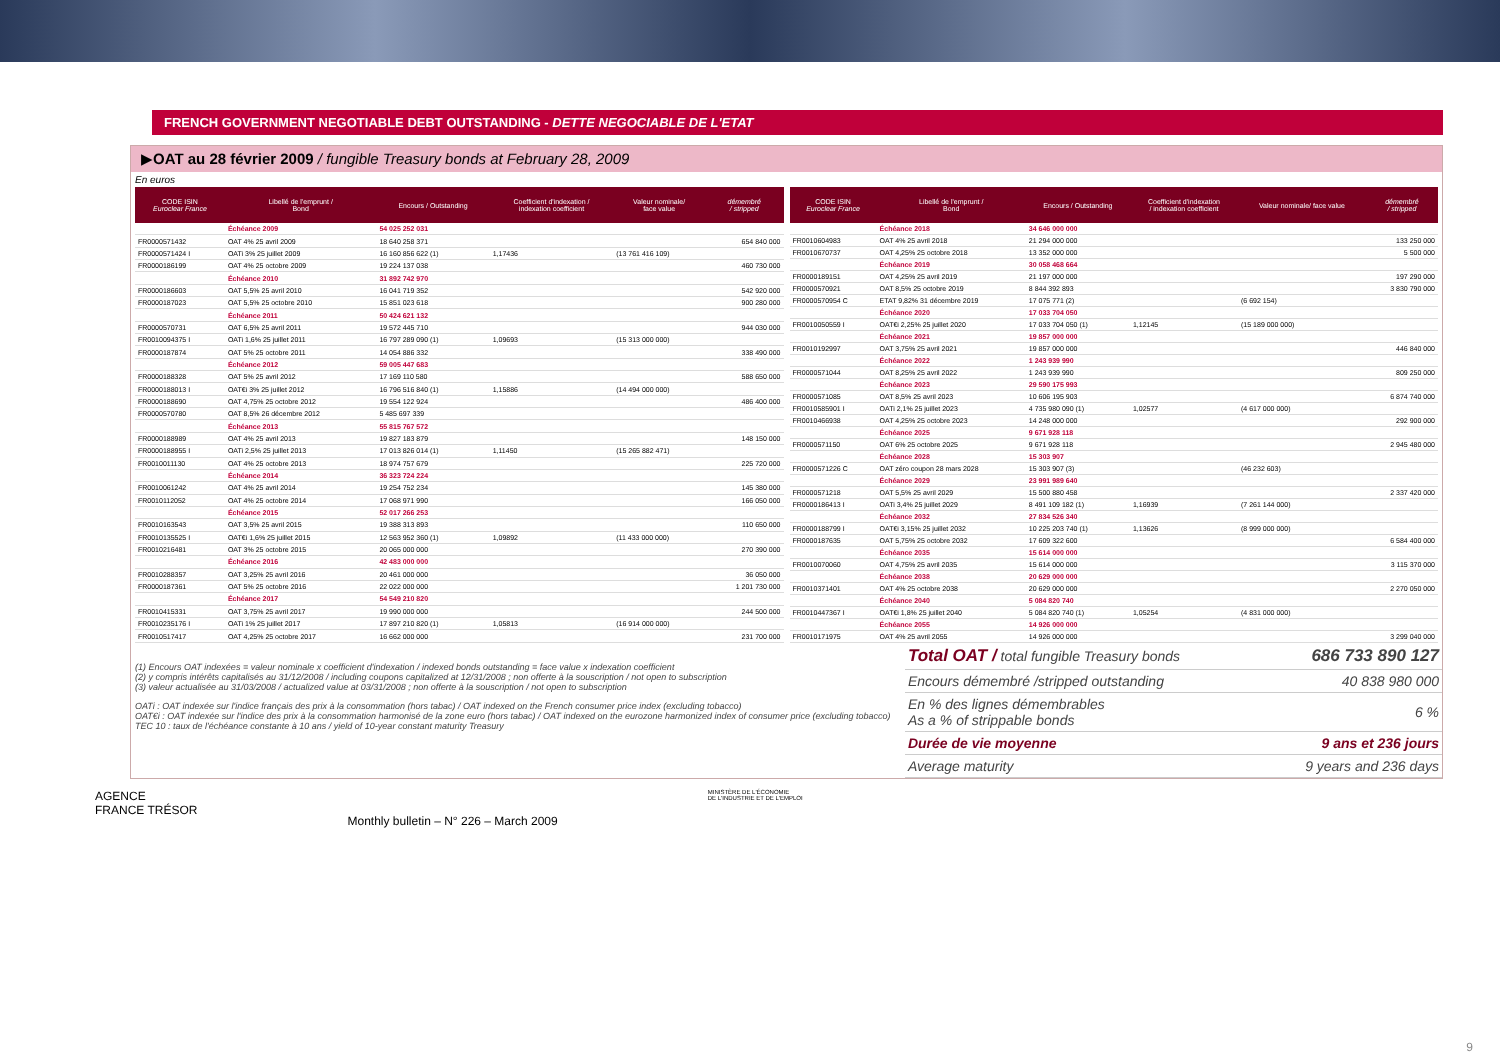FRENCH GOVERNMENT NEGOTIABLE DEBT OUTSTANDING - DETTE NEGOCIABLE DE L'ETAT
▶OAT au 28 février 2009 / fungible Treasury bonds at February 28, 2009
En euros
| CODE ISIN Euroclear France | Libellé de l'emprunt / Bond | Encours / Outstanding | Coefficient d'indexation / indexation coefficient | Valeur nominale/ face value | démembré / stripped |
| --- | --- | --- | --- | --- | --- |
| | Échéance 2009 | 54 025 252 031 | | | |
| FR0000571432 | OAT 4% 25 avril 2009 | 18 640 258 371 | | | 654 840 000 |
| FR0000571424 I | OATi 3% 25 juillet 2009 | 16 160 856 622 (1) | 1,17436 | (13 761 416 109) | |
| FR0000186199 | OAT 4% 25 octobre 2009 | 19 224 137 038 | | | 460 730 000 |
| | Échéance 2010 | 31 892 742 970 | | | |
| FR0000186603 | OAT 5,5% 25 avril 2010 | 16 041 719 352 | | | 542 920 000 |
| FR0000187023 | OAT 5,5% 25 octobre 2010 | 15 851 023 618 | | | 900 280 000 |
| | Échéance 2011 | 50 424 621 132 | | | |
| FR0000570731 | OAT 6,5% 25 avril 2011 | 19 572 445 710 | | | 944 030 000 |
| FR0010094375 I | OATi 1,6% 25 juillet 2011 | 16 797 289 090 (1) | 1,09693 | (15 313 000 000) | |
| FR0000187874 | OAT 5% 25 octobre 2011 | 14 054 886 332 | | | 338 490 000 |
| | Échéance 2012 | 59 005 447 683 | | | |
| FR0000188328 | OAT 5% 25 avril 2012 | 17 169 110 580 | | | 588 650 000 |
| FR0000188013 I | OAT€i 3% 25 juillet 2012 | 16 796 516 840 (1) | 1,15886 | (14 494 000 000) | |
| FR0000188690 | OAT 4,75% 25 octobre 2012 | 19 554 122 924 | | | 486 400 000 |
| FR0000570780 | OAT 8,5% 26 décembre 2012 | 5 485 697 339 | | | |
| | Échéance 2013 | 55 815 767 572 | | | |
| FR0000188989 | OAT 4% 25 avril 2013 | 19 827 183 879 | | | 148 150 000 |
| FR0000188955 I | OATi 2,5% 25 juillet 2013 | 17 013 826 014 (1) | 1,11450 | (15 265 882 471) | |
| FR0010011130 | OAT 4% 25 octobre 2013 | 18 974 757 679 | | | 225 720 000 |
| | Échéance 2014 | 36 323 724 224 | | | |
| FR0010061242 | OAT 4% 25 avril 2014 | 19 254 752 234 | | | 145 380 000 |
| FR0010112052 | OAT 4% 25 octobre 2014 | 17 068 971 990 | | | 166 050 000 |
| | Échéance 2015 | 52 017 266 253 | | | |
| FR0010163543 | OAT 3,5% 25 avril 2015 | 19 388 313 893 | | | 110 650 000 |
| FR0010135525 I | OAT€i 1,6% 25 juillet 2015 | 12 563 952 360 (1) | 1,09892 | (11 433 000 000) | |
| FR0010216481 | OAT 3% 25 octobre 2015 | 20 065 000 000 | | | 270 390 000 |
| | Échéance 2016 | 42 483 000 000 | | | |
| FR0010288357 | OAT 3,25% 25 avril 2016 | 20 461 000 000 | | | 36 050 000 |
| FR0000187361 | OAT 5% 25 octobre 2016 | 22 022 000 000 | | | 1 201 730 000 |
| | Échéance 2017 | 54 549 210 820 | | | |
| FR0010415331 | OAT 3,75% 25 avril 2017 | 19 990 000 000 | | | 244 500 000 |
| FR0010235176 I | OATi 1% 25 juillet 2017 | 17 897 210 820 (1) | 1,05813 | (16 914 000 000) | |
| FR0010517417 | OAT 4,25% 25 octobre 2017 | 16 662 000 000 | | | 231 700 000 |
| CODE ISIN Euroclear France | Libellé de l'emprunt / Bond | Encours / Outstanding | Coefficient d'indexation / indexation coefficient | Valeur nominale/ face value | démembré / stripped |
| --- | --- | --- | --- | --- | --- |
| | Échéance 2018 | 34 646 000 000 | | | |
| FR0010604983 | OAT 4% 25 avril 2018 | 21 294 000 000 | | | 133 250 000 |
| FR0010670737 | OAT 4,25% 25 octobre 2018 | 13 352 000 000 | | | 5 500 000 |
| | Échéance 2019 | 30 058 468 664 | | | |
| FR0000189151 | OAT 4,25% 25 avril 2019 | 21 197 000 000 | | | 197 290 000 |
| FR0000570921 | OAT 8,5% 25 octobre 2019 | 8 844 392 893 | | | 3 830 790 000 |
| FR0000570954 C | ETAT 9,82% 31 décembre 2019 | 17 075 771 (2) | | (6 692 154) | |
| | Échéance 2020 | 17 033 704 050 | | | |
| FR0010050559 I | OAT€i 2,25% 25 juillet 2020 | 17 033 704 050 (1) | 1,12145 | (15 189 000 000) | |
| | Échéance 2021 | 19 857 000 000 | | | |
| FR0010192997 | OAT 3,75% 25 avril 2021 | 19 857 000 000 | | | 446 840 000 |
| | Échéance 2022 | 1 243 939 990 | | | |
| FR0000571044 | OAT 8,25% 25 avril 2022 | 1 243 939 990 | | | 809 250 000 |
| | Échéance 2023 | 29 590 175 993 | | | |
| FR0000571085 | OAT 8,5% 25 avril 2023 | 10 606 195 903 | | | 6 874 740 000 |
| FR0010585901 I | OATi 2,1% 25 juillet 2023 | 4 735 980 090 (1) | 1,02577 | (4 617 000 000) | |
| FR0010466938 | OAT 4,25% 25 octobre 2023 | 14 248 000 000 | | | 292 900 000 |
| | Échéance 2025 | 9 671 928 118 | | | |
| FR0000571150 | OAT 6% 25 octobre 2025 | 9 671 928 118 | | | 2 945 480 000 |
| | Échéance 2028 | 15 303 907 | | | |
| FR0000571226 C | OAT zéro coupon 28 mars 2028 | 15 303 907 (3) | | (46 232 603) | |
| | Échéance 2029 | 23 991 989 640 | | | |
| FR0000571218 | OAT 5,5% 25 avril 2029 | 15 500 880 458 | | | 2 337 420 000 |
| FR0000186413 I | OATi 3,4% 25 juillet 2029 | 8 491 109 182 (1) | 1,16939 | (7 261 144 000) | |
| | Échéance 2032 | 27 834 526 340 | | | |
| FR0000188799 I | OAT€i 3,15% 25 juillet 2032 | 10 225 203 740 (1) | 1,13626 | (8 999 000 000) | |
| FR0000187635 | OAT 5,75% 25 octobre 2032 | 17 609 322 600 | | | 6 584 400 000 |
| | Échéance 2035 | 15 614 000 000 | | | |
| FR0010070060 | OAT 4,75% 25 avril 2035 | 15 614 000 000 | | | 3 115 370 000 |
| | Échéance 2038 | 20 629 000 000 | | | |
| FR0010371401 | OAT 4% 25 octobre 2038 | 20 629 000 000 | | | 2 270 050 000 |
| | Échéance 2040 | 5 084 820 740 | | | |
| FR0010447367 I | OAT€i 1,8% 25 juillet 2040 | 5 084 820 740 (1) | 1,05254 | (4 831 000 000) | |
| | Échéance 2055 | 14 926 000 000 | | | |
| FR0010171975 | OAT 4% 25 avril 2055 | 14 926 000 000 | | | 3 299 040 000 |
(1) Encours OAT indexées = valeur nominale x coefficient d'indexation / indexed bonds outstanding = face value x indexation coefficient
(2) y compris intérêts capitalisés au 31/12/2008 / including coupons capitalized at 12/31/2008 ; non offerte à la souscription / not open to subscription
(3) valeur actualisée au 31/03/2008 / actualized value at 03/31/2008 ; non offerte à la souscription / not open to subscription
OATi : OAT indexée sur l'indice français des prix à la consommation (hors tabac) / OAT indexed on the French consumer price index (excluding tobacco)
OAT€i : OAT indexée sur l'indice des prix à la consommation harmonisé de la zone euro (hors tabac) / OAT indexed on the eurozone harmonized index of consumer price (excluding tobacco)
TEC 10 : taux de l'échéance constante à 10 ans / yield of 10-year constant maturity Treasury
| Total OAT / total fungible Treasury bonds | 686 733 890 127 |
| Encours démembré / stripped outstanding | 40 838 980 000 |
| En % des lignes démembrables As a % of strippable bonds | 6 % |
| Durée de vie moyenne | 9 ans et 236 jours |
| Average maturity | 9 years and 236 days |
AGENCE
FRANCE TRÉSOR
Monthly bulletin – N° 226 – March 2009
MINISTÈRE DE L'ÉCONOMIE
DE L'INDUSTRIE ET DE L'EMPLOI
9